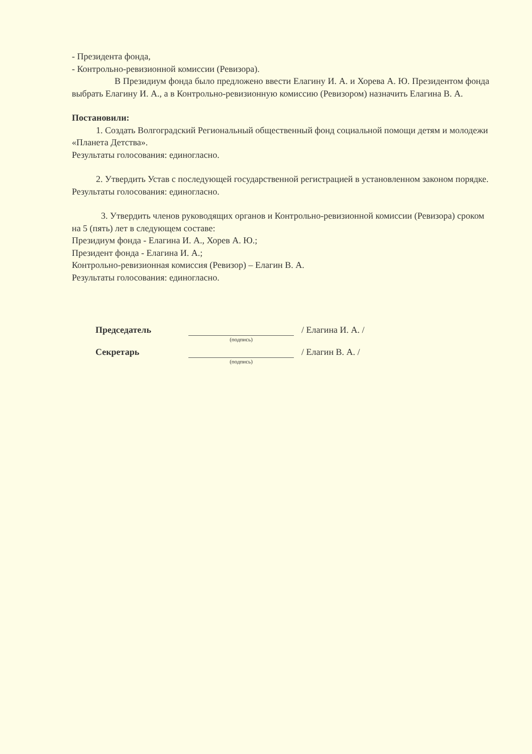- Президента фонда,
- Контрольно-ревизионной комиссии (Ревизора).
В Президиум фонда было предложено ввести Елагину И. А. и Хорева А. Ю. Президентом фонда выбрать Елагину И. А., а в Контрольно-ревизионную комиссию (Ревизором) назначить Елагина В. А.
Постановили:
1. Создать Волгоградский Региональный общественный фонд социальной помощи детям и молодежи «Планета Детства».
Результаты голосования: единогласно.
2. Утвердить Устав с последующей государственной регистрацией в установленном законом порядке.
Результаты голосования: единогласно.
3. Утвердить членов руководящих органов и Контрольно-ревизионной комиссии (Ревизора) сроком на 5 (пять) лет в следующем составе:
Президиум фонда - Елагина И. А., Хорев А. Ю.;
Президент фонда - Елагина И. А.;
Контрольно-ревизионная комиссия (Ревизор) – Елагин В. А.
Результаты голосования: единогласно.
Председатель
(подпись)
/ Елагина И. А. /
Секретарь
(подпись)
/ Елагин В. А. /